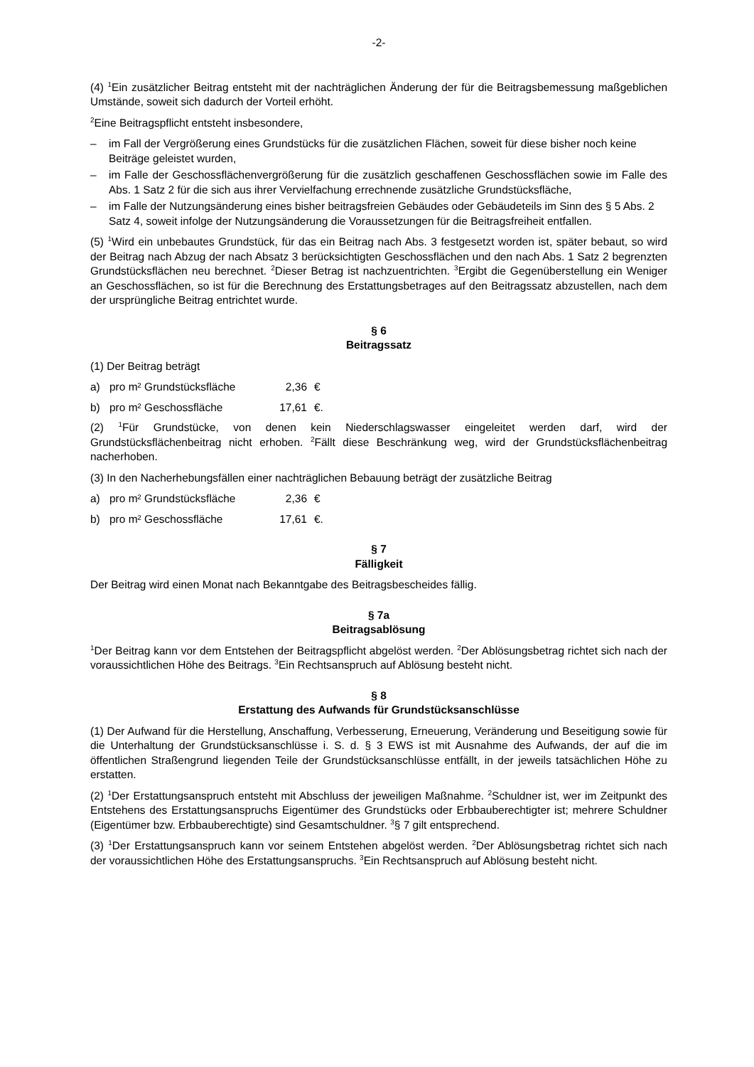-2-
(4) <sup>1</sup>Ein zusätzlicher Beitrag entsteht mit der nachträglichen Änderung der für die Beitragsbemessung maßgeblichen Umstände, soweit sich dadurch der Vorteil erhöht.
<sup>2</sup> Eine Beitragspflicht entsteht insbesondere,
– im Fall der Vergrößerung eines Grundstücks für die zusätzlichen Flächen, soweit für diese bisher noch keine Beiträge geleistet wurden,
– im Falle der Geschossflächenvergrößerung für die zusätzlich geschaffenen Geschossflächen sowie im Falle des Abs. 1 Satz 2 für die sich aus ihrer Vervielfachung errechnende zusätzliche Grundstücksfläche,
– im Falle der Nutzungsänderung eines bisher beitragsfreien Gebäudes oder Gebäudeteils im Sinn des § 5 Abs. 2 Satz 4, soweit infolge der Nutzungsänderung die Voraussetzungen für die Beitragsfreiheit entfallen.
(5) <sup>1</sup>Wird ein unbebautes Grundstück, für das ein Beitrag nach Abs. 3 festgesetzt worden ist, später bebaut, so wird der Beitrag nach Abzug der nach Absatz 3 berücksichtigten Geschossflächen und den nach Abs. 1 Satz 2 begrenzten Grundstücksflächen neu berechnet. <sup>2</sup>Dieser Betrag ist nachzuentrichten. <sup>3</sup>Ergibt die Gegenüberstellung ein Weniger an Geschossflächen, so ist für die Berechnung des Erstattungsbetrages auf den Beitragssatz abzustellen, nach dem der ursprüngliche Beitrag entrichtet wurde.
§ 6
Beitragssatz
(1) Der Beitrag beträgt
a) pro m² Grundstücksfläche 2,36 €
b) pro m² Geschossfläche 17,61 €.
(2) <sup>1</sup>Für Grundstücke, von denen kein Niederschlagswasser eingeleitet werden darf, wird der Grundstücksflächenbeitrag nicht erhoben. <sup>2</sup>Fällt diese Beschränkung weg, wird der Grundstücksflächenbeitrag nacherhoben.
(3) In den Nacherhebungsfällen einer nachträglichen Bebauung beträgt der zusätzliche Beitrag
a) pro m² Grundstücksfläche 2,36 €
b) pro m² Geschossfläche 17,61 €.
§ 7
Fälligkeit
Der Beitrag wird einen Monat nach Bekanntgabe des Beitragsbescheides fällig.
§ 7a
Beitragsablösung
<sup>1</sup> Der Beitrag kann vor dem Entstehen der Beitragspflicht abgelöst werden. <sup>2</sup>Der Ablösungsbetrag richtet sich nach der voraussichtlichen Höhe des Beitrags. <sup>3</sup>Ein Rechtsanspruch auf Ablösung besteht nicht.
§ 8
Erstattung des Aufwands für Grundstücksanschlüsse
(1) Der Aufwand für die Herstellung, Anschaffung, Verbesserung, Erneuerung, Veränderung und Beseitigung sowie für die Unterhaltung der Grundstücksanschlüsse i. S. d. § 3 EWS ist mit Ausnahme des Aufwands, der auf die im öffentlichen Straßengrund liegenden Teile der Grundstücksanschlüsse entfällt, in der jeweils tatsächlichen Höhe zu erstatten.
(2) <sup>1</sup>Der Erstattungsanspruch entsteht mit Abschluss der jeweiligen Maßnahme. <sup>2</sup>Schuldner ist, wer im Zeitpunkt des Entstehens des Erstattungsanspruchs Eigentümer des Grundstücks oder Erbbauberechtigter ist; mehrere Schuldner (Eigentümer bzw. Erbbauberechtigte) sind Gesamtschuldner. <sup>3</sup>§ 7 gilt entsprechend.
(3) <sup>1</sup>Der Erstattungsanspruch kann vor seinem Entstehen abgelöst werden. <sup>2</sup>Der Ablösungsbetrag richtet sich nach der voraussichtlichen Höhe des Erstattungsanspruchs. <sup>3</sup>Ein Rechtsanspruch auf Ablösung besteht nicht.